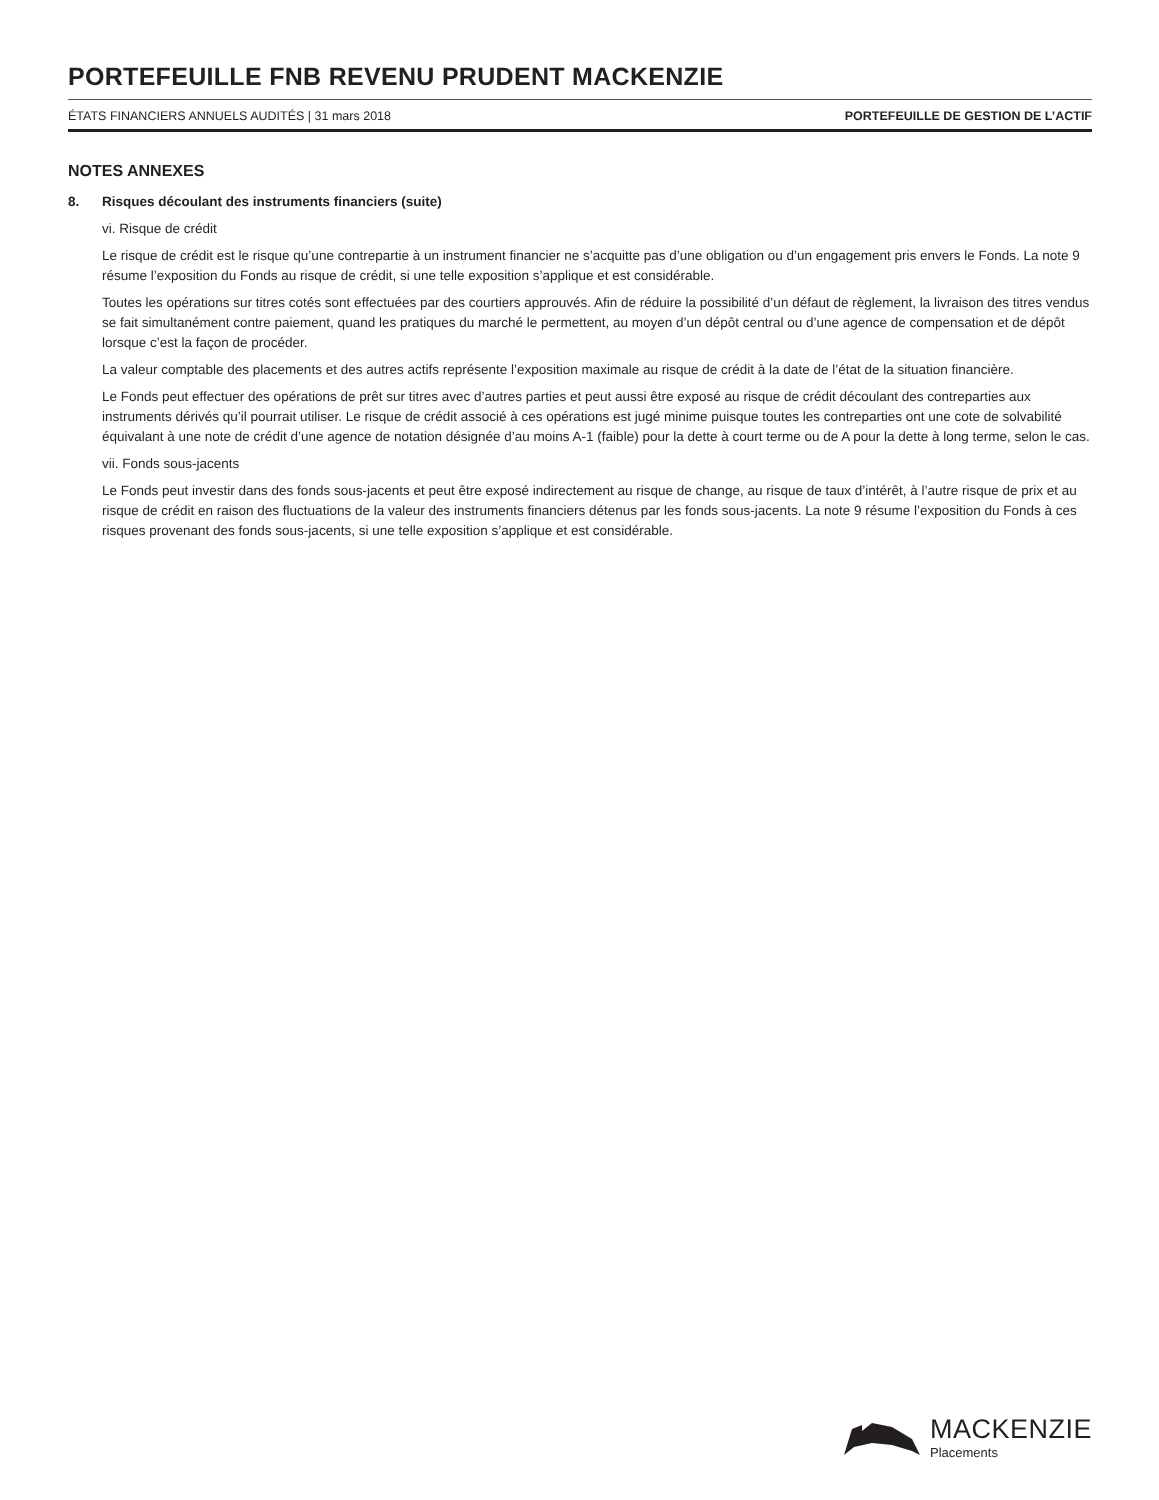PORTEFEUILLE FNB REVENU PRUDENT MACKENZIE
ÉTATS FINANCIERS ANNUELS AUDITÉS | 31 mars 2018 PORTEFEUILLE DE GESTION DE L’ACTIF
NOTES ANNEXES
8. Risques découlant des instruments financiers (suite)
vi. Risque de crédit
Le risque de crédit est le risque qu’une contrepartie à un instrument financier ne s’acquitte pas d’une obligation ou d’un engagement pris envers le Fonds. La note 9 résume l’exposition du Fonds au risque de crédit, si une telle exposition s’applique et est considérable.
Toutes les opérations sur titres cotés sont effectuées par des courtiers approuvés. Afin de réduire la possibilité d’un défaut de règlement, la livraison des titres vendus se fait simultanément contre paiement, quand les pratiques du marché le permettent, au moyen d’un dépôt central ou d’une agence de compensation et de dépôt lorsque c’est la façon de procéder.
La valeur comptable des placements et des autres actifs représente l’exposition maximale au risque de crédit à la date de l’état de la situation financière.
Le Fonds peut effectuer des opérations de prêt sur titres avec d’autres parties et peut aussi être exposé au risque de crédit découlant des contreparties aux instruments dérivés qu’il pourrait utiliser. Le risque de crédit associé à ces opérations est jugé minime puisque toutes les contreparties ont une cote de solvabilité équivalant à une note de crédit d’une agence de notation désignée d’au moins A-1 (faible) pour la dette à court terme ou de A pour la dette à long terme, selon le cas.
vii. Fonds sous-jacents
Le Fonds peut investir dans des fonds sous-jacents et peut être exposé indirectement au risque de change, au risque de taux d’intérêt, à l’autre risque de prix et au risque de crédit en raison des fluctuations de la valeur des instruments financiers détenus par les fonds sous-jacents. La note 9 résume l’exposition du Fonds à ces risques provenant des fonds sous-jacents, si une telle exposition s’applique et est considérable.
MACKENZIE
Placements